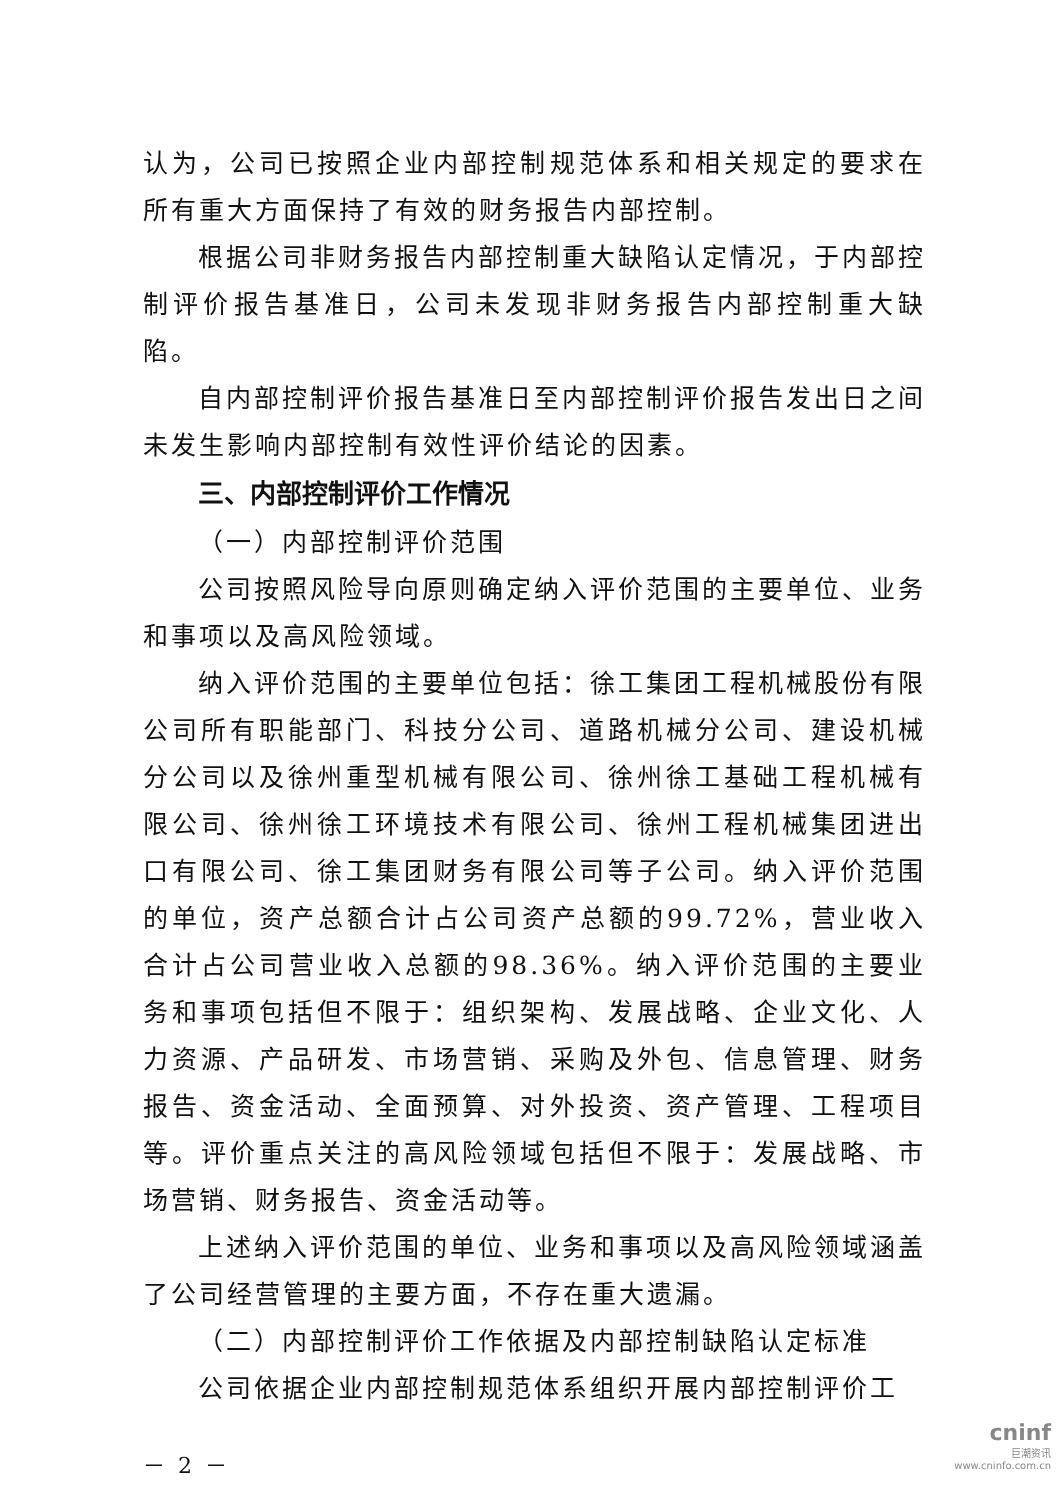认为，公司已按照企业内部控制规范体系和相关规定的要求在所有重大方面保持了有效的财务报告内部控制。
根据公司非财务报告内部控制重大缺陷认定情况，于内部控制评价报告基准日，公司未发现非财务报告内部控制重大缺陷。
自内部控制评价报告基准日至内部控制评价报告发出日之间未发生影响内部控制有效性评价结论的因素。
三、内部控制评价工作情况
（一）内部控制评价范围
公司按照风险导向原则确定纳入评价范围的主要单位、业务和事项以及高风险领域。
纳入评价范围的主要单位包括：徐工集团工程机械股份有限公司所有职能部门、科技分公司、道路机械分公司、建设机械分公司以及徐州重型机械有限公司、徐州徐工基础工程机械有限公司、徐州徐工环境技术有限公司、徐州工程机械集团进出口有限公司、徐工集团财务有限公司等子公司。纳入评价范围的单位，资产总额合计占公司资产总额的99.72%，营业收入合计占公司营业收入总额的98.36%。纳入评价范围的主要业务和事项包括但不限于：组织架构、发展战略、企业文化、人力资源、产品研发、市场营销、采购及外包、信息管理、财务报告、资金活动、全面预算、对外投资、资产管理、工程项目等。评价重点关注的高风险领域包括但不限于：发展战略、市场营销、财务报告、资金活动等。
上述纳入评价范围的单位、业务和事项以及高风险领域涵盖了公司经营管理的主要方面，不存在重大遗漏。
（二）内部控制评价工作依据及内部控制缺陷认定标准
公司依据企业内部控制规范体系组织开展内部控制评价工
－ 2 －
cninf
巨潮资讯
www.cninfo.com.cn